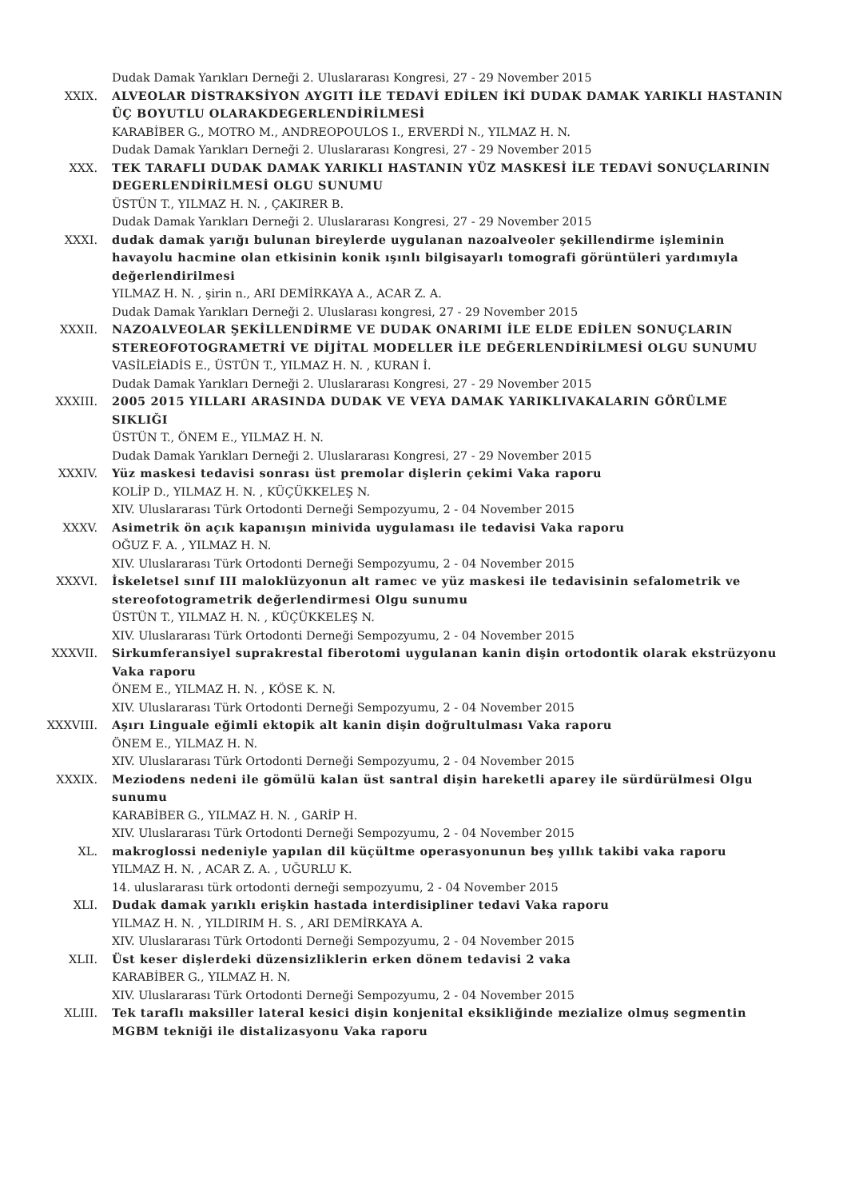Dudak Damak Yarıkları Derneği 2. Uluslararası Kongresi, 27 - 29 November 2015
XXIX. ALVEOLAR DİSTRAKSİYON AYGITI İLE TEDAVİ EDİLEN İKİ DUDAK DAMAK YARIKLI HASTANIN ÜÇ BOYUTLU OLARAKDEGERLENDİRİLMESİ
KARABİBER G., MOTRO M., ANDREOPOULOS I., ERVERDİ N., YILMAZ H. N.
Dudak Damak Yarıkları Derneği 2. Uluslararası Kongresi, 27 - 29 November 2015
XXX. TEK TARAFLI DUDAK DAMAK YARIKLI HASTANIN YÜZ MASKESİ İLE TEDAVİ SONUÇLARININ DEGERLENDİRİLMESİ OLGU SUNUMU
ÜSTÜN T., YILMAZ H. N. , ÇAKIRER B.
Dudak Damak Yarıkları Derneği 2. Uluslararası Kongresi, 27 - 29 November 2015
XXXI. dudak damak yarığı bulunan bireylerde uygulanan nazoalveoler şekillendirme işleminin havayolu hacmine olan etkisinin konik ışınlı bilgisayarlı tomografi görüntüleri yardımıyla değerlendirilmesi
YILMAZ H. N. , şirin n., ARI DEMİRKAYA A., ACAR Z. A.
Dudak Damak Yarıkları Derneği 2. Uluslarası kongresi, 27 - 29 November 2015
XXXII. NAZOALVEOLAR ŞEKİLLENDİRME VE DUDAK ONARIMI İLE ELDE EDİLEN SONUÇLARIN STEREOFOTOGRAMETRİ VE DİJİTAL MODELLER İLE DEĞERLENDİRİLMESİ OLGU SUNUMU
VASİLEİADİS E., ÜSTÜN T., YILMAZ H. N. , KURAN İ.
Dudak Damak Yarıkları Derneği 2. Uluslararası Kongresi, 27 - 29 November 2015
XXXIII. 2005 2015 YILLARI ARASINDA DUDAK VE VEYA DAMAK YARIKLIVAKALARIN GÖRÜLME SIKLIĞI
ÜSTÜN T., ÖNEM E., YILMAZ H. N.
Dudak Damak Yarıkları Derneği 2. Uluslararası Kongresi, 27 - 29 November 2015
XXXIV. Yüz maskesi tedavisi sonrası üst premolar dişlerin çekimi Vaka raporu
KOLİP D., YILMAZ H. N. , KÜÇÜKKELEŞ N.
XIV. Uluslararası Türk Ortodonti Derneği Sempozyumu, 2 - 04 November 2015
XXXV. Asimetrik ön açık kapanışın minivida uygulaması ile tedavisi Vaka raporu
OĞUZ F. A. , YILMAZ H. N.
XIV. Uluslararası Türk Ortodonti Derneği Sempozyumu, 2 - 04 November 2015
XXXVI. İskeletsel sınıf III maloklüzyonun alt ramec ve yüz maskesi ile tedavisinin sefalometrik ve stereofotogrametrik değerlendirmesi Olgu sunumu
ÜSTÜN T., YILMAZ H. N. , KÜÇÜKKELEŞ N.
XIV. Uluslararası Türk Ortodonti Derneği Sempozyumu, 2 - 04 November 2015
XXXVII. Sirkumferansiyel suprakrestal fiberotomi uygulanan kanin dişin ortodontik olarak ekstrüzyonu Vaka raporu
ÖNEM E., YILMAZ H. N. , KÖSE K. N.
XIV. Uluslararası Türk Ortodonti Derneği Sempozyumu, 2 - 04 November 2015
XXXVIII. Aşırı Linguale eğimli ektopik alt kanin dişin doğrultulması Vaka raporu
ÖNEM E., YILMAZ H. N.
XIV. Uluslararası Türk Ortodonti Derneği Sempozyumu, 2 - 04 November 2015
XXXIX. Meziodens nedeni ile gömülü kalan üst santral dişin hareketli aparey ile sürdürülmesi Olgu sunumu
KARABİBER G., YILMAZ H. N. , GARİP H.
XIV. Uluslararası Türk Ortodonti Derneği Sempozyumu, 2 - 04 November 2015
XL. makroglossi nedeniyle yapılan dil küçültme operasyonunun beş yıllık takibi vaka raporu
YILMAZ H. N. , ACAR Z. A. , UĞURLU K.
14. uluslararası türk ortodonti derneği sempozyumu, 2 - 04 November 2015
XLI. Dudak damak yarıklı erişkin hastada interdisipliner tedavi Vaka raporu
YILMAZ H. N. , YILDIRIM H. S. , ARI DEMİRKAYA A.
XIV. Uluslararası Türk Ortodonti Derneği Sempozyumu, 2 - 04 November 2015
XLII. Üst keser dişlerdeki düzensizliklerin erken dönem tedavisi 2 vaka
KARABİBER G., YILMAZ H. N.
XIV. Uluslararası Türk Ortodonti Derneği Sempozyumu, 2 - 04 November 2015
XLIII. Tek taraflı maksiller lateral kesici dişin konjenital eksikliğinde mezialize olmuş segmentin MGBM tekniği ile distalizasyonu Vaka raporu